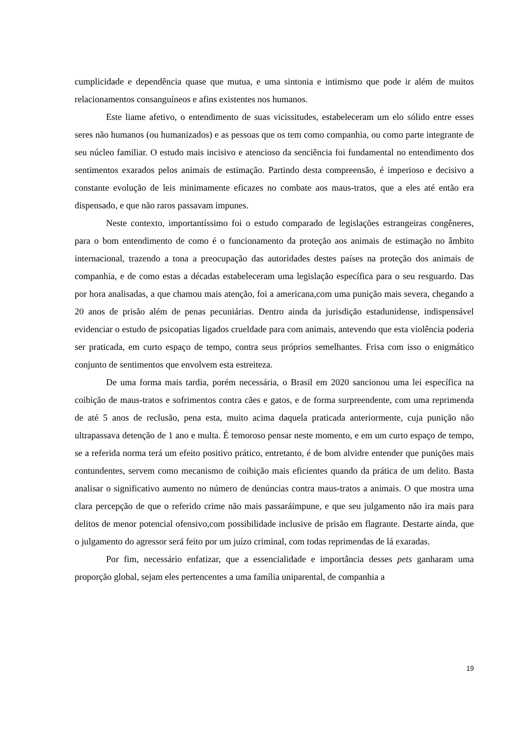cumplicidade e dependência quase que mutua, e uma sintonia e intimismo que pode ir além de muitos relacionamentos consanguíneos e afins existentes nos humanos.
Este liame afetivo, o entendimento de suas vicissitudes, estabeleceram um elo sólido entre esses seres não humanos (ou humanizados) e as pessoas que os tem como companhia, ou como parte integrante de seu núcleo familiar. O estudo mais incisivo e atencioso da senciência foi fundamental no entendimento dos sentimentos exarados pelos animais de estimação. Partindo desta compreensão, é imperioso e decisivo a constante evolução de leis minimamente eficazes no combate aos maus-tratos, que a eles até então era dispensado, e que não raros passavam impunes.
Neste contexto, importantíssimo foi o estudo comparado de legislações estrangeiras congêneres, para o bom entendimento de como é o funcionamento da proteção aos animais de estimação no âmbito internacional, trazendo a tona a preocupação das autoridades destes países na proteção dos animais de companhia, e de como estas a décadas estabeleceram uma legislação específica para o seu resguardo. Das por hora analisadas, a que chamou mais atenção, foi a americana,com uma punição mais severa, chegando a 20 anos de prisão além de penas pecuniárias. Dentro ainda da jurisdição estadunidense, indispensável evidenciar o estudo de psicopatias ligados crueldade para com animais, antevendo que esta violência poderia ser praticada, em curto espaço de tempo, contra seus próprios semelhantes. Frisa com isso o enigmático conjunto de sentimentos que envolvem esta estreiteza.
De uma forma mais tardia, porém necessária, o Brasil em 2020 sancionou uma lei específica na coibição de maus-tratos e sofrimentos contra cães e gatos, e de forma surpreendente, com uma reprimenda de até 5 anos de reclusão, pena esta, muito acima daquela praticada anteriormente, cuja punição não ultrapassava detenção de 1 ano e multa. É temoroso pensar neste momento, e em um curto espaço de tempo, se a referida norma terá um efeito positivo prático, entretanto, é de bom alvidre entender que punições mais contundentes, servem como mecanismo de coibição mais eficientes quando da prática de um delito. Basta analisar o significativo aumento no número de denúncias contra maus-tratos a animais. O que mostra uma clara percepção de que o referido crime não mais passaráimpune, e que seu julgamento não ira mais para delitos de menor potencial ofensivo,com possibilidade inclusive de prisão em flagrante. Destarte ainda, que o julgamento do agressor será feito por um juízo criminal, com todas reprimendas de lá exaradas.
Por fim, necessário enfatizar, que a essencialidade e importância desses pets ganharam uma proporção global, sejam eles pertencentes a uma família uniparental, de companhia a
19